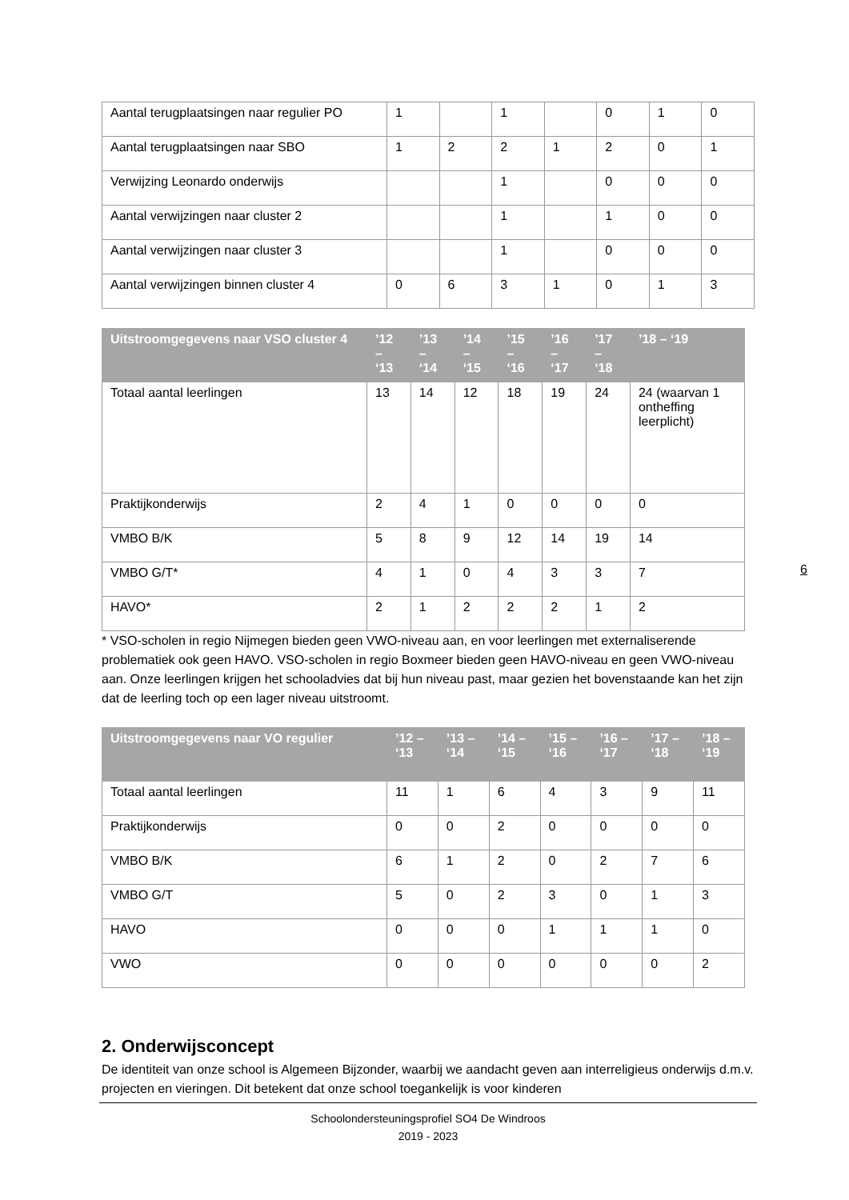| Aantal terugplaatsingen naar regulier PO | 1 | | 1 | | 0 | 1 | 0 |
| Aantal terugplaatsingen naar SBO | 1 | 2 | 2 | 1 | 2 | 0 | 1 |
| Verwijzing Leonardo onderwijs | | | 1 | | 0 | 0 | 0 |
| Aantal verwijzingen naar cluster 2 | | | 1 | | 1 | 0 | 0 |
| Aantal verwijzingen naar cluster 3 | | | 1 | | 0 | 0 | 0 |
| Aantal verwijzingen binnen cluster 4 | 0 | 6 | 3 | 1 | 0 | 1 | 3 |
| Uitstroomgegevens naar VSO cluster 4 | ’12 – ‘13 | ’13 – ‘14 | ’14 – ‘15 | ’15 – ‘16 | ’16 – ‘17 | ’17 – ‘18 | ’18 – ‘19 |
| --- | --- | --- | --- | --- | --- | --- | --- |
| Totaal aantal leerlingen | 13 | 14 | 12 | 18 | 19 | 24 | 24 (waarvan 1 ontheffing leerplicht) |
| Praktijkonderwijs | 2 | 4 | 1 | 0 | 0 | 0 | 0 |
| VMBO B/K | 5 | 8 | 9 | 12 | 14 | 19 | 14 |
| VMBO G/T* | 4 | 1 | 0 | 4 | 3 | 3 | 7 |
| HAVO* | 2 | 1 | 2 | 2 | 2 | 1 | 2 |
* VSO-scholen in regio Nijmegen bieden geen VWO-niveau aan, en voor leerlingen met externaliserende problematiek ook geen HAVO. VSO-scholen in regio Boxmeer bieden geen HAVO-niveau en geen VWO-niveau aan. Onze leerlingen krijgen het schooladvies dat bij hun niveau past, maar gezien het bovenstaande kan het zijn dat de leerling toch op een lager niveau uitstroomt.
| Uitstroomgegevens naar VO regulier | ’12 – ‘13 | ’13 – ‘14 | ’14 – ‘15 | ’15 – ‘16 | ’16 – ‘17 | ’17 – ‘18 | ’18 – ‘19 |
| --- | --- | --- | --- | --- | --- | --- | --- |
| Totaal aantal leerlingen | 11 | 1 | 6 | 4 | 3 | 9 | 11 |
| Praktijkonderwijs | 0 | 0 | 2 | 0 | 0 | 0 | 0 |
| VMBO B/K | 6 | 1 | 2 | 0 | 2 | 7 | 6 |
| VMBO G/T | 5 | 0 | 2 | 3 | 0 | 1 | 3 |
| HAVO | 0 | 0 | 0 | 1 | 1 | 1 | 0 |
| VWO | 0 | 0 | 0 | 0 | 0 | 0 | 2 |
2. Onderwijsconcept
De identiteit van onze school is Algemeen Bijzonder, waarbij we aandacht geven aan interreligieus onderwijs d.m.v. projecten en vieringen. Dit betekent dat onze school toegankelijk is voor kinderen
6
Schoolondersteuningsprofiel SO4 De Windroos
2019 - 2023